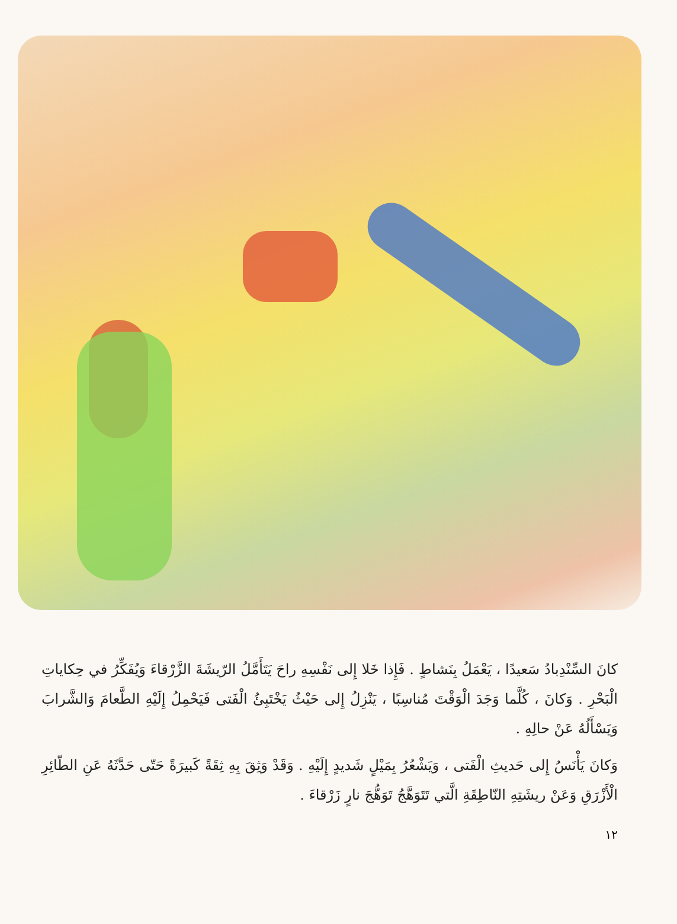كانَ السِّنْدِبادُ سَعيدًا ، يَعْمَلُ بِنَشاطٍ . فَإِذا خَلا إِلى نَفْسِهِ راحَ يَتَأَمَّلُ الرّيشَةَ الزَّرْقاءَ وَيُفَكِّرُ في حِكاياتِ الْبَحْرِ . وَكانَ ، كُلَّما وَجَدَ الْوَقْتَ مُناسِبًا ، يَنْزِلُ إِلى حَيْثُ يَخْتَبِئُ الْفَتى فَيَحْمِلُ إِلَيْهِ الطَّعامَ وَالشَّرابَ وَيَسْأَلُهُ عَنْ حالِهِ .
وَكانَ يَأْنَسُ إِلى حَديثِ الْفَتى ، وَيَشْعُرُ بِمَيْلٍ شَديدٍ إِلَيْهِ . وَقَدْ وَثِقَ بِهِ ثِقَةً كَبيرَةً حَتّى حَدَّثَهُ عَنِ الطّائِرِ الْأَزْرَقِ وَعَنْ ريشَتِهِ النّاطِقَةِ الَّتي تَتَوَهَّجُ تَوَهُّجَ نارٍ زَرْقاءَ .
١٢